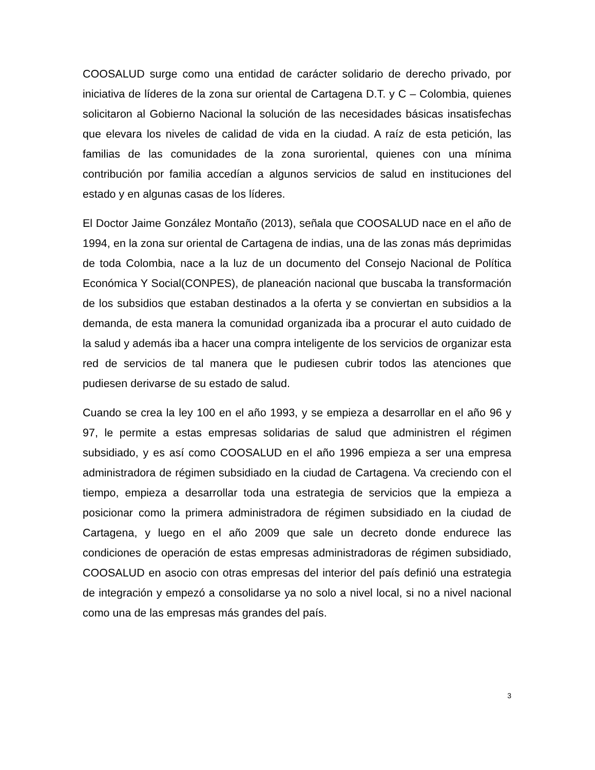COOSALUD surge como una entidad de carácter solidario de derecho privado, por iniciativa de líderes de la zona sur oriental de Cartagena D.T. y C – Colombia, quienes solicitaron al Gobierno Nacional la solución de las necesidades básicas insatisfechas que elevara los niveles de calidad de vida en la ciudad. A raíz de esta petición, las familias de las comunidades de la zona suroriental, quienes con una mínima contribución por familia accedían a algunos servicios de salud en instituciones del estado y en algunas casas de los líderes.
El Doctor Jaime González Montaño (2013), señala que COOSALUD nace en el año de 1994, en la zona sur oriental de Cartagena de indias, una de las zonas más deprimidas de toda Colombia, nace a la luz de un documento del Consejo Nacional de Política Económica Y Social(CONPES), de planeación nacional que buscaba la transformación de los subsidios que estaban destinados a la oferta y se conviertan en subsidios a la demanda, de esta manera la comunidad organizada iba a procurar el auto cuidado de la salud y además iba a hacer una compra inteligente de los servicios de organizar esta red de servicios de tal manera que le pudiesen cubrir todos las atenciones que pudiesen derivarse de su estado de salud.
Cuando se crea la ley 100 en el año 1993, y se empieza a desarrollar en el año 96 y 97, le permite a estas empresas solidarias de salud que administren el régimen subsidiado, y es así como COOSALUD en el año 1996 empieza a ser una empresa administradora de régimen subsidiado en la ciudad de Cartagena. Va creciendo con el tiempo, empieza a desarrollar toda una estrategia de servicios que la empieza a posicionar como la primera administradora de régimen subsidiado en la ciudad de Cartagena, y luego en el año 2009 que sale un decreto donde endurece las condiciones de operación de estas empresas administradoras de régimen subsidiado, COOSALUD en asocio con otras empresas del interior del país definió una estrategia de integración y empezó a consolidarse ya no solo a nivel local, si no a nivel nacional como una de las empresas más grandes del país.
3